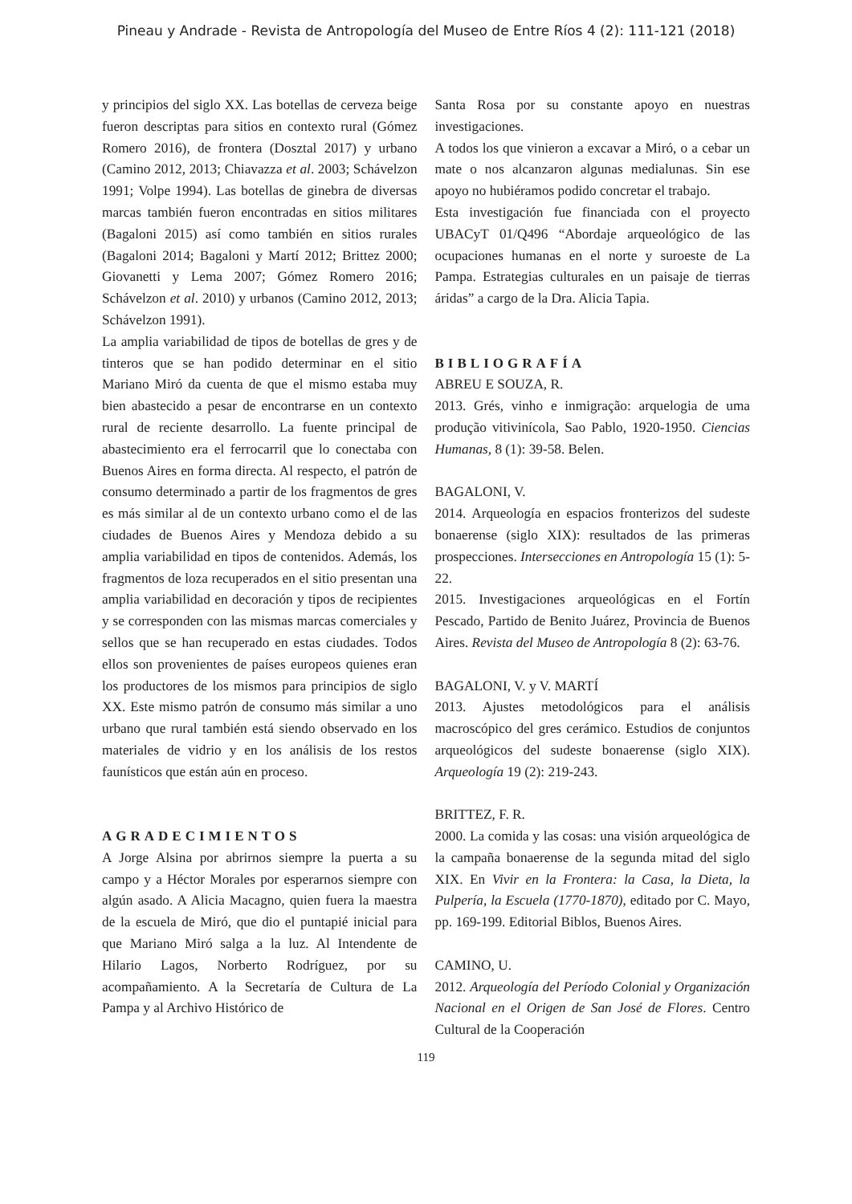Pineau y Andrade - Revista de Antropología del Museo de Entre Ríos 4 (2): 111-121 (2018)
y principios del siglo XX. Las botellas de cerveza beige fueron descriptas para sitios en contexto rural (Gómez Romero 2016), de frontera (Dosztal 2017) y urbano (Camino 2012, 2013; Chiavazza et al. 2003; Schávelzon 1991; Volpe 1994). Las botellas de ginebra de diversas marcas también fueron encontradas en sitios militares (Bagaloni 2015) así como también en sitios rurales (Bagaloni 2014; Bagaloni y Martí 2012; Brittez 2000; Giovanetti y Lema 2007; Gómez Romero 2016; Schávelzon et al. 2010) y urbanos (Camino 2012, 2013; Schávelzon 1991).
La amplia variabilidad de tipos de botellas de gres y de tinteros que se han podido determinar en el sitio Mariano Miró da cuenta de que el mismo estaba muy bien abastecido a pesar de encontrarse en un contexto rural de reciente desarrollo. La fuente principal de abastecimiento era el ferrocarril que lo conectaba con Buenos Aires en forma directa. Al respecto, el patrón de consumo determinado a partir de los fragmentos de gres es más similar al de un contexto urbano como el de las ciudades de Buenos Aires y Mendoza debido a su amplia variabilidad en tipos de contenidos. Además, los fragmentos de loza recuperados en el sitio presentan una amplia variabilidad en decoración y tipos de recipientes y se corresponden con las mismas marcas comerciales y sellos que se han recuperado en estas ciudades. Todos ellos son provenientes de países europeos quienes eran los productores de los mismos para principios de siglo XX. Este mismo patrón de consumo más similar a uno urbano que rural también está siendo observado en los materiales de vidrio y en los análisis de los restos faunísticos que están aún en proceso.
AGRADECIMIENTOS
A Jorge Alsina por abrirnos siempre la puerta a su campo y a Héctor Morales por esperarnos siempre con algún asado. A Alicia Macagno, quien fuera la maestra de la escuela de Miró, que dio el puntapié inicial para que Mariano Miró salga a la luz. Al Intendente de Hilario Lagos, Norberto Rodríguez, por su acompañamiento. A la Secretaría de Cultura de La Pampa y al Archivo Histórico de
Santa Rosa por su constante apoyo en nuestras investigaciones.
A todos los que vinieron a excavar a Miró, o a cebar un mate o nos alcanzaron algunas medialunas. Sin ese apoyo no hubiéramos podido concretar el trabajo.
Esta investigación fue financiada con el proyecto UBACyT 01/Q496 “Abordaje arqueológico de las ocupaciones humanas en el norte y suroeste de La Pampa. Estrategias culturales en un paisaje de tierras áridas” a cargo de la Dra. Alicia Tapia.
BIBLIOGRAFÍA
ABREU E SOUZA, R.
2013. Grés, vinho e inmigração: arquelogia de uma produção vitivinícola, Sao Pablo, 1920-1950. Ciencias Humanas, 8 (1): 39-58. Belen.
BAGALONI, V.
2014. Arqueología en espacios fronterizos del sudeste bonaerense (siglo XIX): resultados de las primeras prospecciones. Intersecciones en Antropología 15 (1): 5-22.
2015. Investigaciones arqueológicas en el Fortín Pescado, Partido de Benito Juárez, Provincia de Buenos Aires. Revista del Museo de Antropología 8 (2): 63-76.
BAGALONI, V. y V. MARTÍ
2013. Ajustes metodológicos para el análisis macroscópico del gres cerámico. Estudios de conjuntos arqueológicos del sudeste bonaerense (siglo XIX). Arqueología 19 (2): 219-243.
BRITTEZ, F. R.
2000. La comida y las cosas: una visión arqueológica de la campaña bonaerense de la segunda mitad del siglo XIX. En Vivir en la Frontera: la Casa, la Dieta, la Pulpería, la Escuela (1770-1870), editado por C. Mayo, pp. 169-199. Editorial Biblos, Buenos Aires.
CAMINO, U.
2012. Arqueología del Período Colonial y Organización Nacional en el Origen de San José de Flores. Centro Cultural de la Cooperación
119